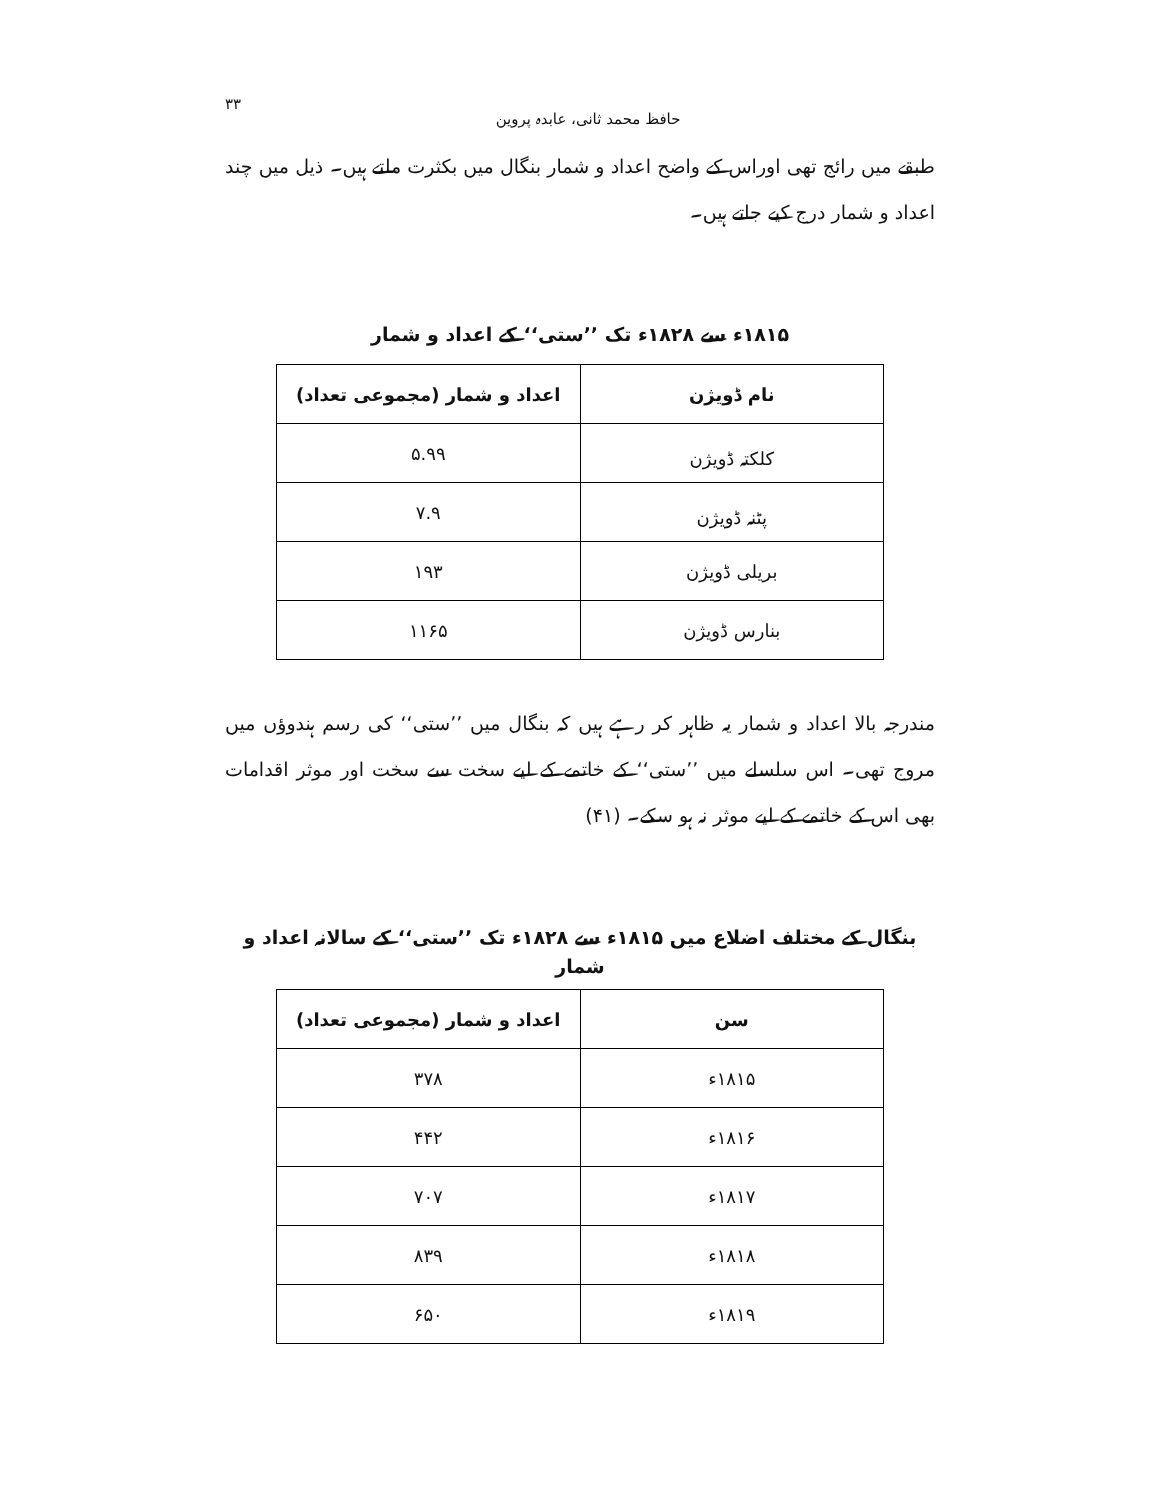حافظ محمد ثانی، عابدہ پروین ۳۳
طبقے میں رائج تھی اوراس کے واضح اعداد و شمار بنگال میں بکثرت ملتے ہیں۔ ذیل میں چند اعداد و شمار درج کیے جاتے ہیں۔
۱۸۱۵ء سے ۱۸۲۸ء تک ’’ستی‘‘ کے اعداد و شمار
| نام ڈویژن | اعداد و شمار (مجموعی تعداد) |
| --- | --- |
| کلکتہ ڈویژن | ۵.۹۹ |
| پٹنہ ڈویژن | ۷.۹ |
| بریلی ڈویژن | ۱۹۳ |
| بنارس ڈویژن | ۱۱۶۵ |
مندرجہ بالا اعداد و شمار یہ ظاہر کر رہے ہیں کہ بنگال میں ’’ستی‘‘ کی رسم ہندوؤں میں مروج تھی۔ اس سلسلے میں ’’ستی‘‘ کے خاتمے کے لیے سخت سے سخت اور موثر اقدامات بھی اس کے خاتمے کے لیے موثر نہ ہو سکے۔ (۴۱)
بنگال کے مختلف اضلاع میں ۱۸۱۵ء سے ۱۸۲۸ء تک ’’ستی‘‘ کے سالانہ اعداد و شمار
| سن | اعداد و شمار (مجموعی تعداد) |
| --- | --- |
| ۱۸۱۵ء | ۳۷۸ |
| ۱۸۱۶ء | ۴۴۲ |
| ۱۸۱۷ء | ۷۰۷ |
| ۱۸۱۸ء | ۸۳۹ |
| ۱۸۱۹ء | ۶۵۰ |